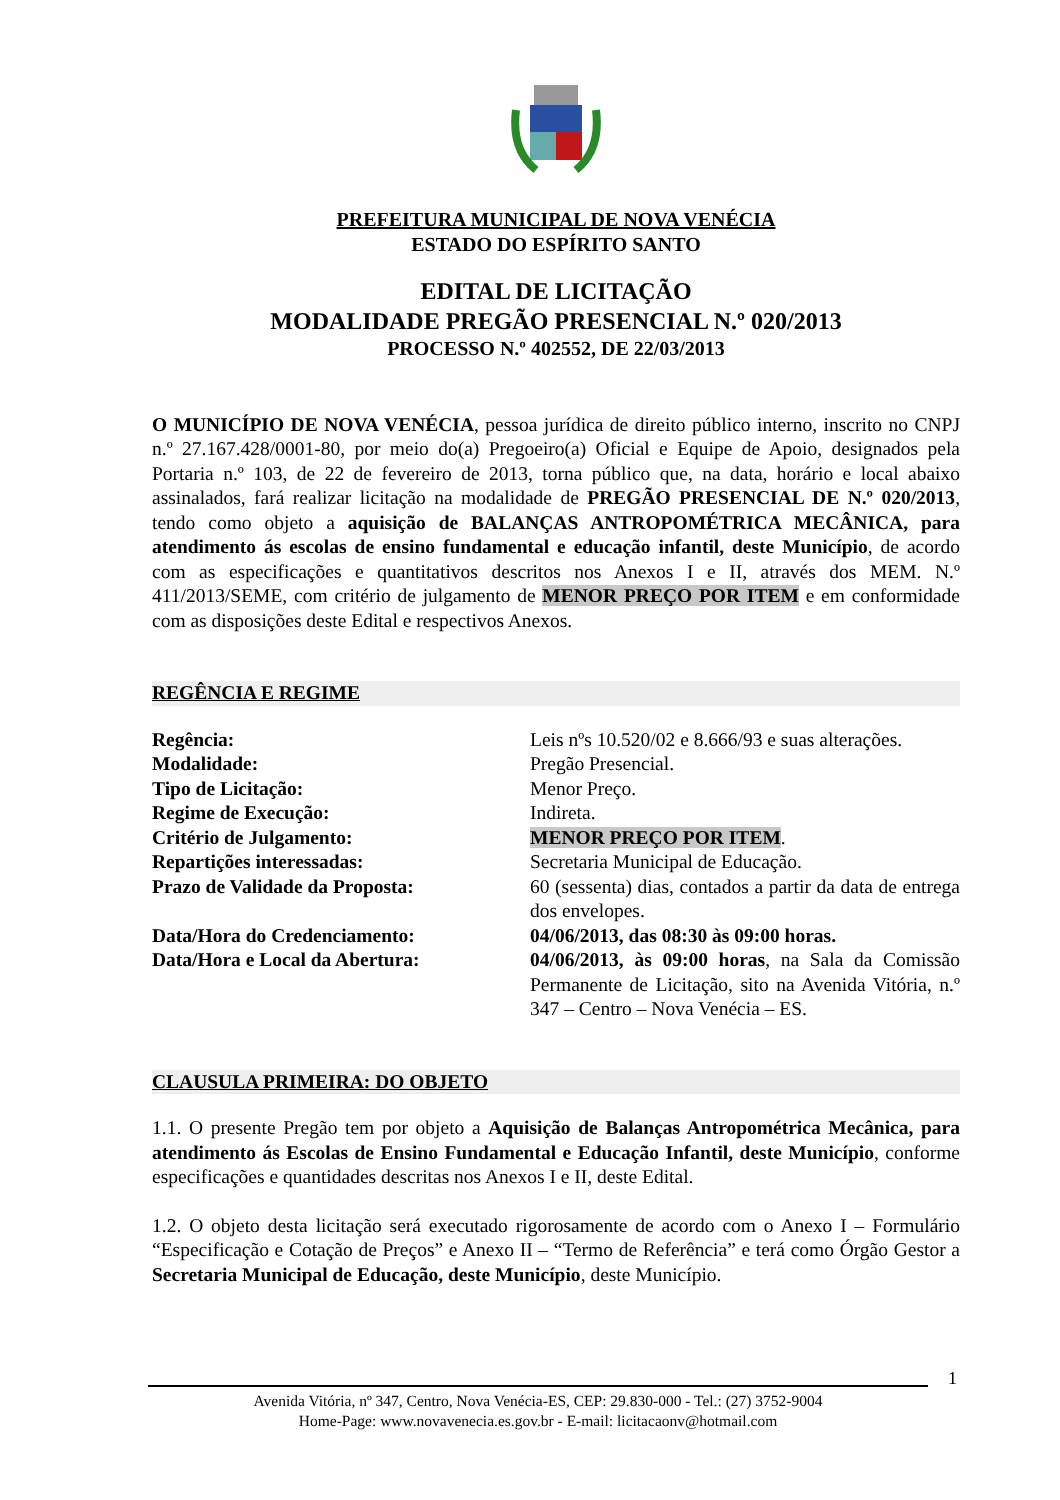PREFEITURA MUNICIPAL DE NOVA VENÉCIA
ESTADO DO ESPÍRITO SANTO
EDITAL DE LICITAÇÃO
MODALIDADE PREGÃO PRESENCIAL N.º 020/2013
PROCESSO N.º 402552, DE 22/03/2013
O MUNICÍPIO DE NOVA VENÉCIA, pessoa jurídica de direito público interno, inscrito no CNPJ n.º 27.167.428/0001-80, por meio do(a) Pregoeiro(a) Oficial e Equipe de Apoio, designados pela Portaria n.º 103, de 22 de fevereiro de 2013, torna público que, na data, horário e local abaixo assinalados, fará realizar licitação na modalidade de PREGÃO PRESENCIAL DE N.º 020/2013, tendo como objeto a aquisição de BALANÇAS ANTROPOMÉTRICA MECÂNICA, para atendimento ás escolas de ensino fundamental e educação infantil, deste Município, de acordo com as especificações e quantitativos descritos nos Anexos I e II, através dos MEM. N.º 411/2013/SEME, com critério de julgamento de MENOR PREÇO POR ITEM e em conformidade com as disposições deste Edital e respectivos Anexos.
REGÊNCIA E REGIME
| Regência: | Leis nºs 10.520/02 e 8.666/93 e suas alterações. |
| Modalidade: | Pregão Presencial. |
| Tipo de Licitação: | Menor Preço. |
| Regime de Execução: | Indireta. |
| Critério de Julgamento: | MENOR PREÇO POR ITEM . |
| Repartições interessadas: | Secretaria Municipal de Educação. |
| Prazo de Validade da Proposta: | 60 (sessenta) dias, contados a partir da data de entrega dos envelopes. |
| Data/Hora do Credenciamento: | 04/06/2013, das 08:30 às 09:00 horas. |
| Data/Hora e Local da Abertura: | 04/06/2013, às 09:00 horas , na Sala da Comissão Permanente de Licitação, sito na Avenida Vitória, n.º 347 – Centro – Nova Venécia – ES. |
CLAUSULA PRIMEIRA: DO OBJETO
1.1. O presente Pregão tem por objeto a Aquisição de Balanças Antropométrica Mecânica, para atendimento ás Escolas de Ensino Fundamental e Educação Infantil, deste Município, conforme especificações e quantidades descritas nos Anexos I e II, deste Edital.
1.2. O objeto desta licitação será executado rigorosamente de acordo com o Anexo I – Formulário “Especificação e Cotação de Preços” e Anexo II – “Termo de Referência” e terá como Órgão Gestor a Secretaria Municipal de Educação, deste Município, deste Município.
1
Avenida Vitória, nº 347, Centro, Nova Venécia-ES, CEP: 29.830-000 - Tel.: (27) 3752-9004
Home-Page: www.novavenecia.es.gov.br - E-mail: licitacaonv@hotmail.com